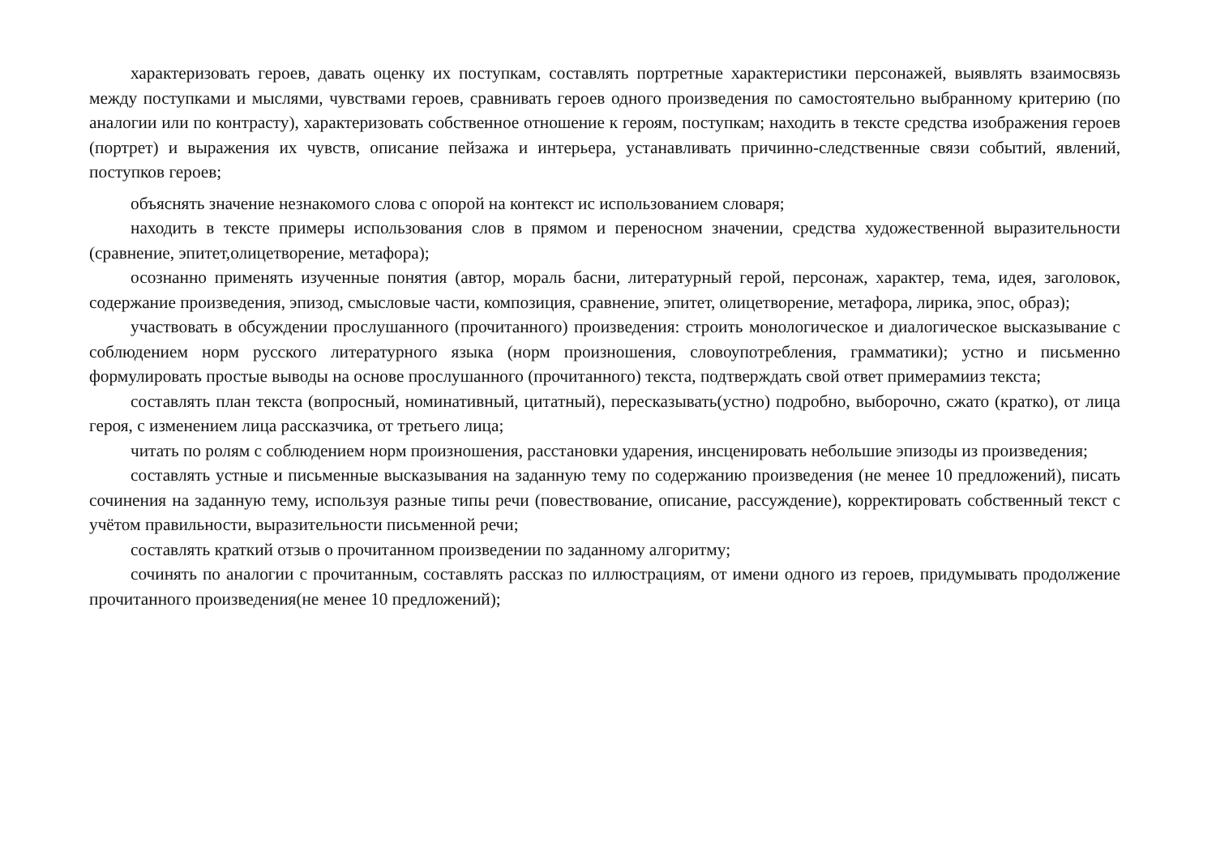характеризовать героев, давать оценку их поступкам, составлять портретные характеристики персонажей, выявлять взаимосвязь между поступками и мыслями, чувствами героев, сравнивать героев одного произведения по самостоятельно выбранному критерию (по аналогии или по контрасту), характеризовать собственное отношение к героям, поступкам; находить в тексте средства изображения героев (портрет) и выражения их чувств, описание пейзажа и интерьера, устанавливать причинно-следственные связи событий, явлений, поступков героев;
объяснять значение незнакомого слова с опорой на контекст ис использованием словаря;
находить в тексте примеры использования слов в прямом и переносном значении, средства художественной выразительности (сравнение, эпитет,олицетворение, метафора);
осознанно применять изученные понятия (автор, мораль басни, литературный герой, персонаж, характер, тема, идея, заголовок, содержание произведения, эпизод, смысловые части, композиция, сравнение, эпитет, олицетворение, метафора, лирика, эпос, образ);
участвовать в обсуждении прослушанного (прочитанного) произведения: строить монологическое и диалогическое высказывание с соблюдением норм русского литературного языка (норм произношения, словоупотребления, грамматики); устно и письменно формулировать простые выводы на основе прослушанного (прочитанного) текста, подтверждать свой ответ примерамииз текста;
составлять план текста (вопросный, номинативный, цитатный), пересказывать(устно) подробно, выборочно, сжато (кратко), от лица героя, с изменением лица рассказчика, от третьего лица;
читать по ролям с соблюдением норм произношения, расстановки ударения, инсценировать небольшие эпизоды из произведения;
составлять устные и письменные высказывания на заданную тему по содержанию произведения (не менее 10 предложений), писать сочинения на заданную тему, используя разные типы речи (повествование, описание, рассуждение), корректировать собственный текст с учётом правильности, выразительности письменной речи;
составлять краткий отзыв о прочитанном произведении по заданному алгоритму;
сочинять по аналогии с прочитанным, составлять рассказ по иллюстрациям, от имени одного из героев, придумывать продолжение прочитанного произведения(не менее 10 предложений);